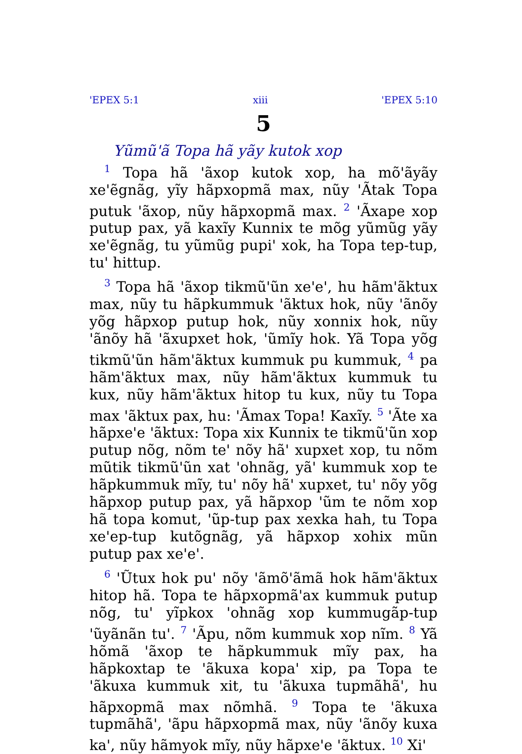'EPEX 5:1 xiii 'EPEX 5:10
5
Yũmũ'ã Topa hã yãy kutok xop
<sup>1</sup> Topa hã 'ãxop kutok xop, ha mõ'ãyãy xe'ẽgnãg, yĩy hãpxopmã max, nũy 'Ãtak Topa putuk 'ãxop, nũy hãpxopmã max. <sup>2</sup> 'Ãxape xop putup pax, yã kaxĩy Kunnix te mõg yũmũg yãy xe'ẽgnãg, tu yũmũg pupi' xok, ha Topa tep-tup, tu' hittup.
<sup>3</sup> Topa hã 'ãxop tikmũ'ũn xe'e', hu hãm'ãktux max, nũy tu hãpkummuk 'ãktux hok, nũy 'ãnõy yõg hãpxop putup hok, nũy xonnix hok, nũy 'ãnõy hã 'ãxupxet hok, 'ũmĩy hok. Yã Topa yõg tikmũ'ũn hãm'ãktux kummuk pu kummuk, <sup>4</sup> pa hãm'ãktux max, nũy hãm'ãktux kummuk tu kux, nũy hãm'ãktux hitop tu kux, nũy tu Topa max 'ãktux pax, hu: 'Ãmax Topa! Kaxĩy. <sup>5</sup> 'Ãte xa hãpxe'e 'ãktux: Topa xix Kunnix te tikmũ'ũn xop putup nõg, nõm te' nõy hã' xupxet xop, tu nõm mũtik tikmũ'ũn xat 'ohnãg, yã' kummuk xop te hãpkummuk mĩy, tu' nõy hã' xupxet, tu' nõy yõg hãpxop putup pax, yã hãpxop 'ũm te nõm xop hã topa komut, 'ũp-tup pax xexka hah, tu Topa xe'ep-tup kutõgnãg, yã hãpxop xohix mũn putup pax xe'e'.
<sup>6</sup> 'Ũtux hok pu' nõy 'ãmõ'ãmã hok hãm'ãktux hitop hã. Topa te hãpxopmã'ax kummuk putup nõg, tu' yĩpkox 'ohnãg xop kummugãp-tup 'ũyãnãn tu'. <sup>7</sup> 'Ãpu, nõm kummuk xop nĩm. <sup>8</sup> Yã hõmã 'ãxop te hãpkummuk mĩy pax, ha hãpkoxtap te 'ãkuxa kopa' xip, pa Topa te 'ãkuxa kummuk xit, tu 'ãkuxa tupmãhã', hu hãpxopmã max nõmhã. <sup>9</sup> Topa te 'ãkuxa tupmãhã', 'ãpu hãpxopmã max, nũy 'ãnõy kuxa ka', nũy hãmyok mĩy, nũy hãpxe'e 'ãktux. <sup>10</sup> Xi'